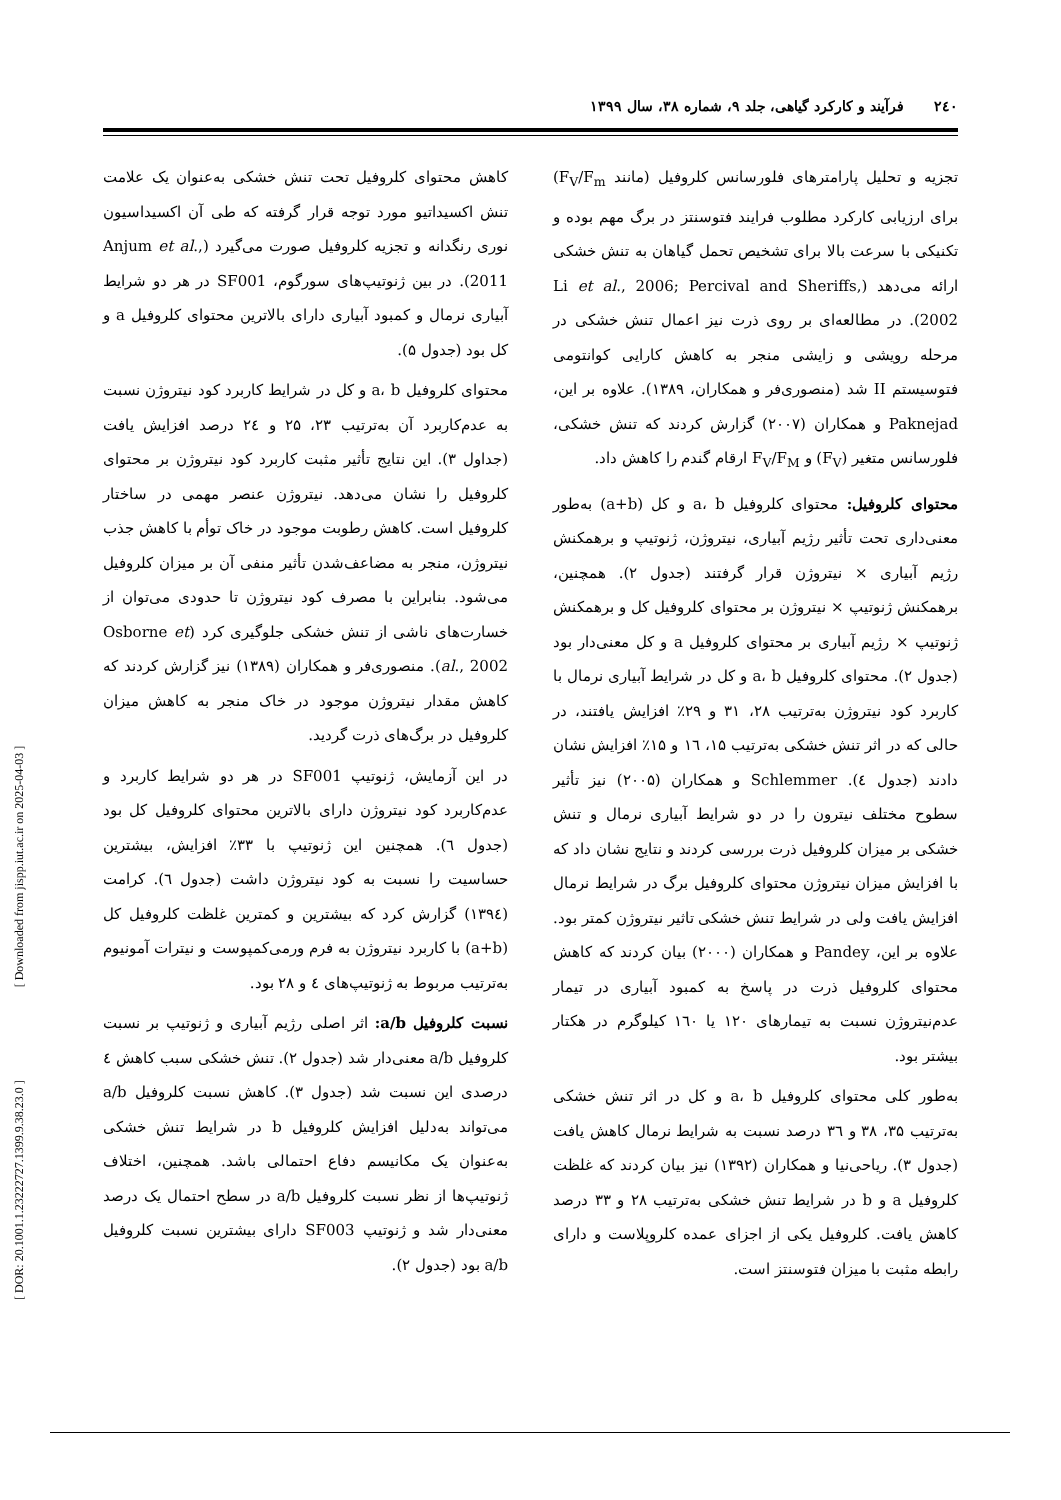۲٤۰ فرآیند و کارکرد گیاهی، جلد ۹، شماره ۳۸، سال ۱۳۹۹
تجزیه و تحلیل پارامترهای فلورسانس کلروفیل (مانند F<sub>V</sub>/F<sub>m</sub>) برای ارزیابی کارکرد مطلوب فرایند فتوسنتز در برگ مهم بوده و تکنیکی با سرعت بالا برای تشخیص تحمل گیاهان به تنش خشکی ارائه می‌دهد (Li et al., 2006; Percival and Sheriffs, 2002). در مطالعه‌ای بر روی ذرت نیز اعمال تنش خشکی در مرحله رویشی و زایشی منجر به کاهش کارایی کوانتومی فتوسیستم II شد (منصوری‌فر و همکاران، ۱۳۸۹). علاوه بر این، Paknejad و همکاران (۲۰۰۷) گزارش کردند که تنش خشکی، فلورسانس متغیر (F<sub>V</sub>) و F<sub>V</sub>/F<sub>M</sub> ارقام گندم را کاهش داد.
محتوای کلروفیل: محتوای کلروفیل a، b و کل (a+b) به‌طور معنی‌داری تحت تأثیر رژیم آبیاری، نیتروژن، ژنوتیپ و برهمکنش رژیم آبیاری × نیتروژن قرار گرفتند (جدول ۲). همچنین، برهمکنش ژنوتیپ × نیتروژن بر محتوای کلروفیل کل و برهمکنش ژنوتیپ × رژیم آبیاری بر محتوای کلروفیل a و کل معنی‌دار بود (جدول ۲). محتوای کلروفیل a، b و کل در شرایط آبیاری نرمال با کاربرد کود نیتروژن به‌ترتیب ۲۸، ۳۱ و ۲۹٪ افزایش یافتند، در حالی که در اثر تنش خشکی به‌ترتیب ۱۵، ۱٦ و ۱۵٪ افزایش نشان دادند (جدول ٤). Schlemmer و همکاران (۲۰۰۵) نیز تأثیر سطوح مختلف نیترون را در دو شرایط آبیاری نرمال و تنش خشکی بر میزان کلروفیل ذرت بررسی کردند و نتایج نشان داد که با افزایش میزان نیتروژن محتوای کلروفیل برگ در شرایط نرمال افزایش یافت ولی در شرایط تنش خشکی تاثیر نیتروژن کمتر بود. علاوه بر این، Pandey و همکاران (۲۰۰۰) بیان کردند که کاهش محتوای کلروفیل ذرت در پاسخ به کمبود آبیاری در تیمار عدم‌نیتروژن نسبت به تیمارهای ۱۲۰ یا ۱٦۰ کیلوگرم در هکتار بیشتر بود.
به‌طور کلی محتوای کلروفیل a، b و کل در اثر تنش خشکی به‌ترتیب ۳۵، ۳۸ و ۳٦ درصد نسبت به شرایط نرمال کاهش یافت (جدول ۳). ریاحی‌نیا و همکاران (۱۳۹۲) نیز بیان کردند که غلظت کلروفیل a و b در شرایط تنش خشکی به‌ترتیب ۲۸ و ۳۳ درصد کاهش یافت. کلروفیل یکی از اجزای عمده کلروپلاست و دارای رابطه مثبت با میزان فتوسنتز است.
کاهش محتوای کلروفیل تحت تنش خشکی به‌عنوان یک علامت تنش اکسیداتیو مورد توجه قرار گرفته که طی آن اکسیداسیون نوری رنگدانه و تجزیه کلروفیل صورت می‌گیرد (Anjum et al., 2011). در بین ژنوتیپ‌های سورگوم، SF001 در هر دو شرایط آبیاری نرمال و کمبود آبیاری دارای بالاترین محتوای کلروفیل a و کل بود (جدول ۵).
محتوای کلروفیل a، b و کل در شرایط کاربرد کود نیتروژن نسبت به عدم‌کاربرد آن به‌ترتیب ۲۳، ۲۵ و ۲٤ درصد افزایش یافت (جداول ۳). این نتایج تأثیر مثبت کاربرد کود نیتروژن بر محتوای کلروفیل را نشان می‌دهد. نیتروژن عنصر مهمی در ساختار کلروفیل است. کاهش رطوبت موجود در خاک توأم با کاهش جذب نیتروژن، منجر به مضاعف‌شدن تأثیر منفی آن بر میزان کلروفیل می‌شود. بنابراین با مصرف کود نیتروژن تا حدودی می‌توان از خسارت‌های ناشی از تنش خشکی جلوگیری کرد (Osborne et al., 2002). منصوری‌فر و همکاران (۱۳۸۹) نیز گزارش کردند که کاهش مقدار نیتروژن موجود در خاک منجر به کاهش میزان کلروفیل در برگ‌های ذرت گردید.
در این آزمایش، ژنوتیپ SF001 در هر دو شرایط کاربرد و عدم‌کاربرد کود نیتروژن دارای بالاترین محتوای کلروفیل کل بود (جدول ٦). همچنین این ژنوتیپ با ۳۳٪ افزایش، بیشترین حساسیت را نسبت به کود نیتروژن داشت (جدول ٦). کرامت (۱۳۹٤) گزارش کرد که بیشترین و کمترین غلظت کلروفیل کل (a+b) با کاربرد نیتروژن به فرم ورمی‌کمپوست و نیترات آمونیوم به‌ترتیب مربوط به ژنوتیپ‌های ٤ و ۲۸ بود.
نسبت کلروفیل a/b: اثر اصلی رژیم آبیاری و ژنوتیپ بر نسبت کلروفیل a/b معنی‌دار شد (جدول ۲). تنش خشکی سبب کاهش ٤ درصدی این نسبت شد (جدول ۳). کاهش نسبت کلروفیل a/b می‌تواند به‌دلیل افزایش کلروفیل b در شرایط تنش خشکی به‌عنوان یک مکانیسم دفاع احتمالی باشد. همچنین، اختلاف ژنوتیپ‌ها از نظر نسبت کلروفیل a/b در سطح احتمال یک درصد معنی‌دار شد و ژنوتیپ SF003 دارای بیشترین نسبت کلروفیل a/b بود (جدول ۲).
[ DOR: 20.1001.1.23222727.1399.9.38.23.0 ] [ Downloaded from jispp.iut.ac.ir on 2025-04-03 ]